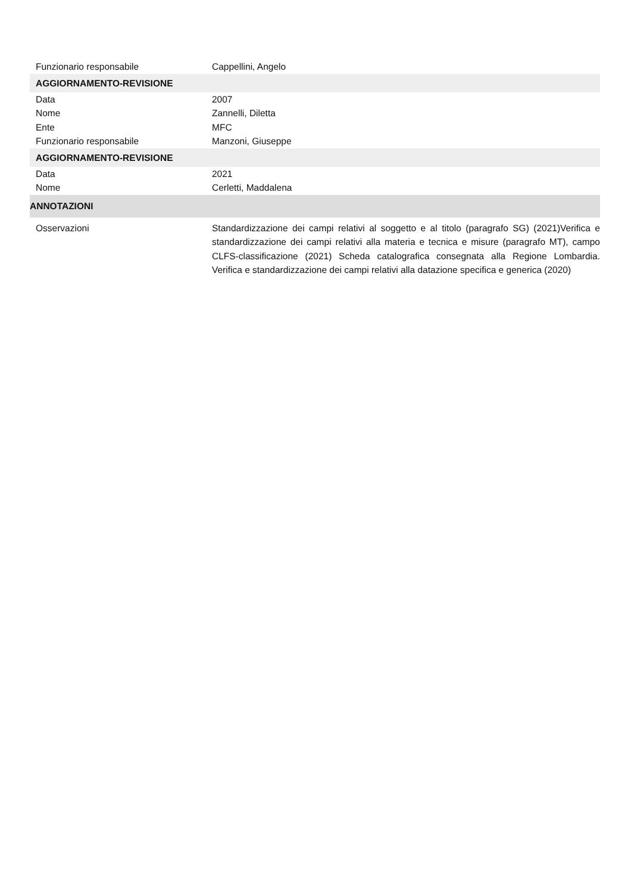| Funzionario responsabile | Cappellini, Angelo |
| AGGIORNAMENTO-REVISIONE | |
| Data | 2007 |
| Nome | Zannelli, Diletta |
| Ente | MFC |
| Funzionario responsabile | Manzoni, Giuseppe |
| AGGIORNAMENTO-REVISIONE | |
| Data | 2021 |
| Nome | Cerletti, Maddalena |
| ANNOTAZIONI | |
| Osservazioni | Standardizzazione dei campi relativi al soggetto e al titolo (paragrafo SG) (2021)Verifica e standardizzazione dei campi relativi alla materia e tecnica e misure (paragrafo MT), campo CLFS-classificazione (2021) Scheda catalografica consegnata alla Regione Lombardia. Verifica e standardizzazione dei campi relativi alla datazione specifica e generica (2020) |